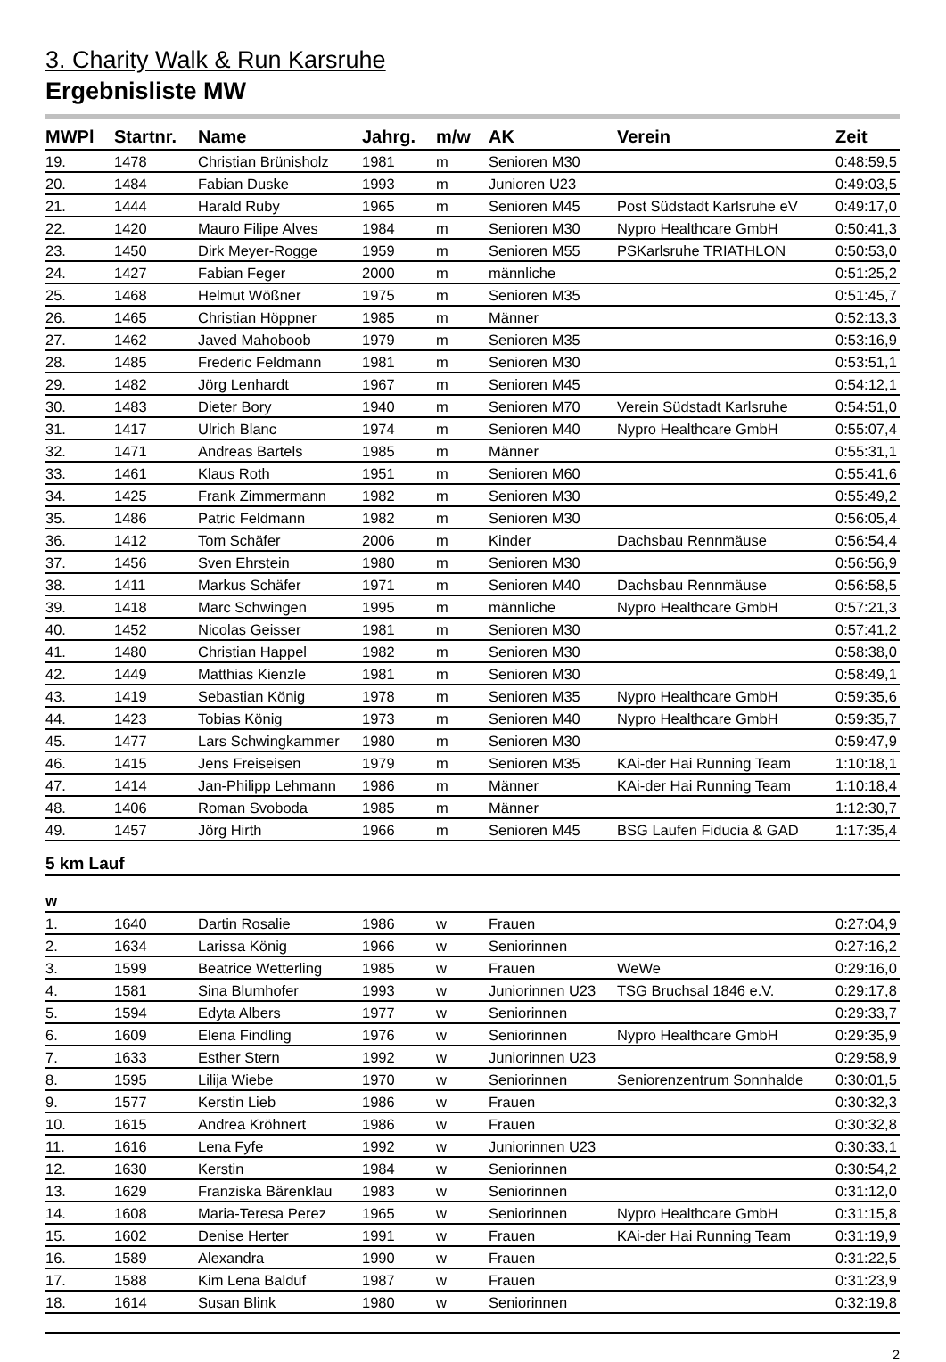3. Charity Walk & Run Karsruhe
Ergebnisliste MW
| MWPl | Startnr. | Name | Jahrg. | m/w | AK | Verein | Zeit |
| --- | --- | --- | --- | --- | --- | --- | --- |
| 19. | 1478 | Christian Brünisholz | 1981 | m | Senioren M30 | | 0:48:59,5 |
| 20. | 1484 | Fabian Duske | 1993 | m | Junioren U23 | | 0:49:03,5 |
| 21. | 1444 | Harald Ruby | 1965 | m | Senioren M45 | Post Südstadt Karlsruhe eV | 0:49:17,0 |
| 22. | 1420 | Mauro Filipe Alves | 1984 | m | Senioren M30 | Nypro Healthcare GmbH | 0:50:41,3 |
| 23. | 1450 | Dirk Meyer-Rogge | 1959 | m | Senioren M55 | PSKarlsruhe TRIATHLON | 0:50:53,0 |
| 24. | 1427 | Fabian Feger | 2000 | m | männliche | | 0:51:25,2 |
| 25. | 1468 | Helmut Wößner | 1975 | m | Senioren M35 | | 0:51:45,7 |
| 26. | 1465 | Christian Höppner | 1985 | m | Männer | | 0:52:13,3 |
| 27. | 1462 | Javed Mahoboob | 1979 | m | Senioren M35 | | 0:53:16,9 |
| 28. | 1485 | Frederic Feldmann | 1981 | m | Senioren M30 | | 0:53:51,1 |
| 29. | 1482 | Jörg Lenhardt | 1967 | m | Senioren M45 | | 0:54:12,1 |
| 30. | 1483 | Dieter Bory | 1940 | m | Senioren M70 | Verein Südstadt Karlsruhe | 0:54:51,0 |
| 31. | 1417 | Ulrich Blanc | 1974 | m | Senioren M40 | Nypro Healthcare GmbH | 0:55:07,4 |
| 32. | 1471 | Andreas Bartels | 1985 | m | Männer | | 0:55:31,1 |
| 33. | 1461 | Klaus Roth | 1951 | m | Senioren M60 | | 0:55:41,6 |
| 34. | 1425 | Frank Zimmermann | 1982 | m | Senioren M30 | | 0:55:49,2 |
| 35. | 1486 | Patric Feldmann | 1982 | m | Senioren M30 | | 0:56:05,4 |
| 36. | 1412 | Tom Schäfer | 2006 | m | Kinder | Dachsbau Rennmäuse | 0:56:54,4 |
| 37. | 1456 | Sven Ehrstein | 1980 | m | Senioren M30 | | 0:56:56,9 |
| 38. | 1411 | Markus Schäfer | 1971 | m | Senioren M40 | Dachsbau Rennmäuse | 0:56:58,5 |
| 39. | 1418 | Marc Schwingen | 1995 | m | männliche | Nypro Healthcare GmbH | 0:57:21,3 |
| 40. | 1452 | Nicolas Geisser | 1981 | m | Senioren M30 | | 0:57:41,2 |
| 41. | 1480 | Christian Happel | 1982 | m | Senioren M30 | | 0:58:38,0 |
| 42. | 1449 | Matthias Kienzle | 1981 | m | Senioren M30 | | 0:58:49,1 |
| 43. | 1419 | Sebastian König | 1978 | m | Senioren M35 | Nypro Healthcare GmbH | 0:59:35,6 |
| 44. | 1423 | Tobias König | 1973 | m | Senioren M40 | Nypro Healthcare GmbH | 0:59:35,7 |
| 45. | 1477 | Lars Schwingkammer | 1980 | m | Senioren M30 | | 0:59:47,9 |
| 46. | 1415 | Jens Freiseisen | 1979 | m | Senioren M35 | KAi-der Hai Running Team | 1:10:18,1 |
| 47. | 1414 | Jan-Philipp Lehmann | 1986 | m | Männer | KAi-der Hai Running Team | 1:10:18,4 |
| 48. | 1406 | Roman Svoboda | 1985 | m | Männer | | 1:12:30,7 |
| 49. | 1457 | Jörg Hirth | 1966 | m | Senioren M45 | BSG Laufen Fiducia & GAD | 1:17:35,4 |
| 5 km Lauf | | | | | | | |
| w | | | | | | | |
| 1. | 1640 | Dartin Rosalie | 1986 | w | Frauen | | 0:27:04,9 |
| 2. | 1634 | Larissa König | 1966 | w | Seniorinnen | | 0:27:16,2 |
| 3. | 1599 | Beatrice Wetterling | 1985 | w | Frauen | WeWe | 0:29:16,0 |
| 4. | 1581 | Sina Blumhofer | 1993 | w | Juniorinnen U23 | TSG Bruchsal 1846 e.V. | 0:29:17,8 |
| 5. | 1594 | Edyta Albers | 1977 | w | Seniorinnen | | 0:29:33,7 |
| 6. | 1609 | Elena Findling | 1976 | w | Seniorinnen | Nypro Healthcare GmbH | 0:29:35,9 |
| 7. | 1633 | Esther Stern | 1992 | w | Juniorinnen U23 | | 0:29:58,9 |
| 8. | 1595 | Lilija Wiebe | 1970 | w | Seniorinnen | Seniorenzentrum Sonnhalde | 0:30:01,5 |
| 9. | 1577 | Kerstin Lieb | 1986 | w | Frauen | | 0:30:32,3 |
| 10. | 1615 | Andrea Kröhnert | 1986 | w | Frauen | | 0:30:32,8 |
| 11. | 1616 | Lena Fyfe | 1992 | w | Juniorinnen U23 | | 0:30:33,1 |
| 12. | 1630 | Kerstin | 1984 | w | Seniorinnen | | 0:30:54,2 |
| 13. | 1629 | Franziska Bärenklau | 1983 | w | Seniorinnen | | 0:31:12,0 |
| 14. | 1608 | Maria-Teresa Perez | 1965 | w | Seniorinnen | Nypro Healthcare GmbH | 0:31:15,8 |
| 15. | 1602 | Denise Herter | 1991 | w | Frauen | KAi-der Hai Running Team | 0:31:19,9 |
| 16. | 1589 | Alexandra | 1990 | w | Frauen | | 0:31:22,5 |
| 17. | 1588 | Kim Lena Balduf | 1987 | w | Frauen | | 0:31:23,9 |
| 18. | 1614 | Susan Blink | 1980 | w | Seniorinnen | | 0:32:19,8 |
2